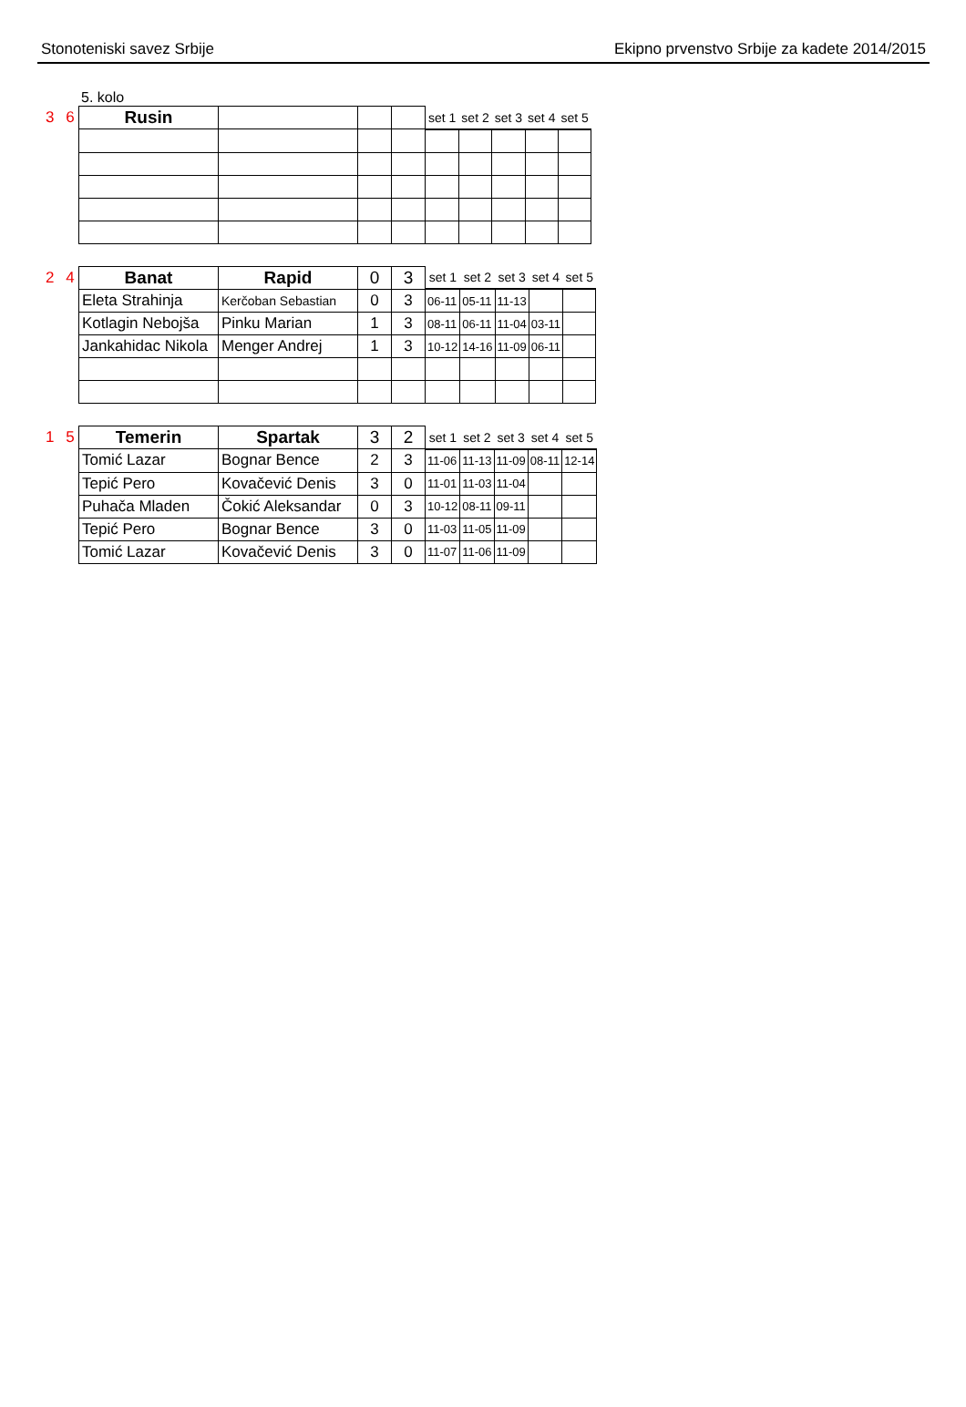Stonoteniski savez Srbije Ekipno prvenstvo Srbije za kadete 2014/2015
5. kolo
3 6
| Rusin | | | | set 1 | set 2 | set 3 | set 4 | set 5 |
2 4
| Banat | Rapid | 0 | 3 | set 1 | set 2 | set 3 | set 4 | set 5 |
| Eleta Strahinja | Kerčoban Sebastian | 0 | 3 | 06-11 | 05-11 | 11-13 | | |
| Kotlagin Nebojša | Pinku Marian | 1 | 3 | 08-11 | 06-11 | 11-04 | 03-11 | |
| Jankahidac Nikola | Menger Andrej | 1 | 3 | 10-12 | 14-16 | 11-09 | 06-11 | |
1 5
| Temerin | Spartak | 3 | 2 | set 1 | set 2 | set 3 | set 4 | set 5 |
| Tomić Lazar | Bognar Bence | 2 | 3 | 11-06 | 11-13 | 11-09 | 08-11 | 12-14 |
| Tepić Pero | Kovačević Denis | 3 | 0 | 11-01 | 11-03 | 11-04 | | |
| Puhača Mladen | Čokić Aleksandar | 0 | 3 | 10-12 | 08-11 | 09-11 | | |
| Tepić Pero | Bognar Bence | 3 | 0 | 11-03 | 11-05 | 11-09 | | |
| Tomić Lazar | Kovačević Denis | 3 | 0 | 11-07 | 11-06 | 11-09 | | |